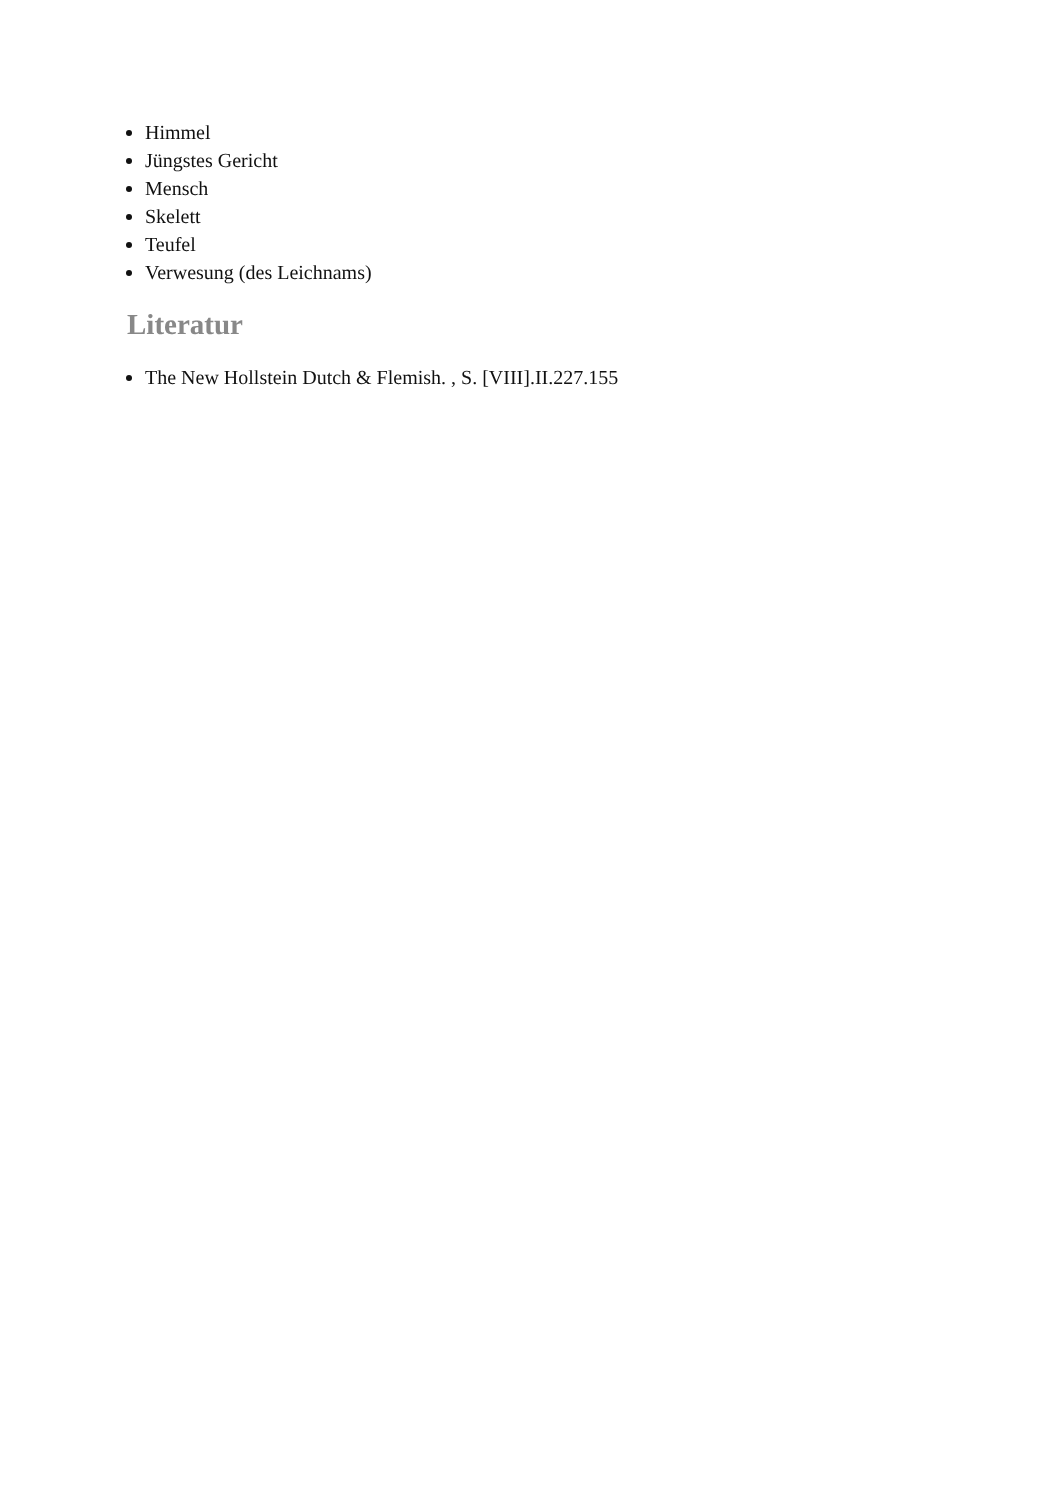Himmel
Jüngstes Gericht
Mensch
Skelett
Teufel
Verwesung (des Leichnams)
Literatur
The New Hollstein Dutch & Flemish. , S. [VIII].II.227.155